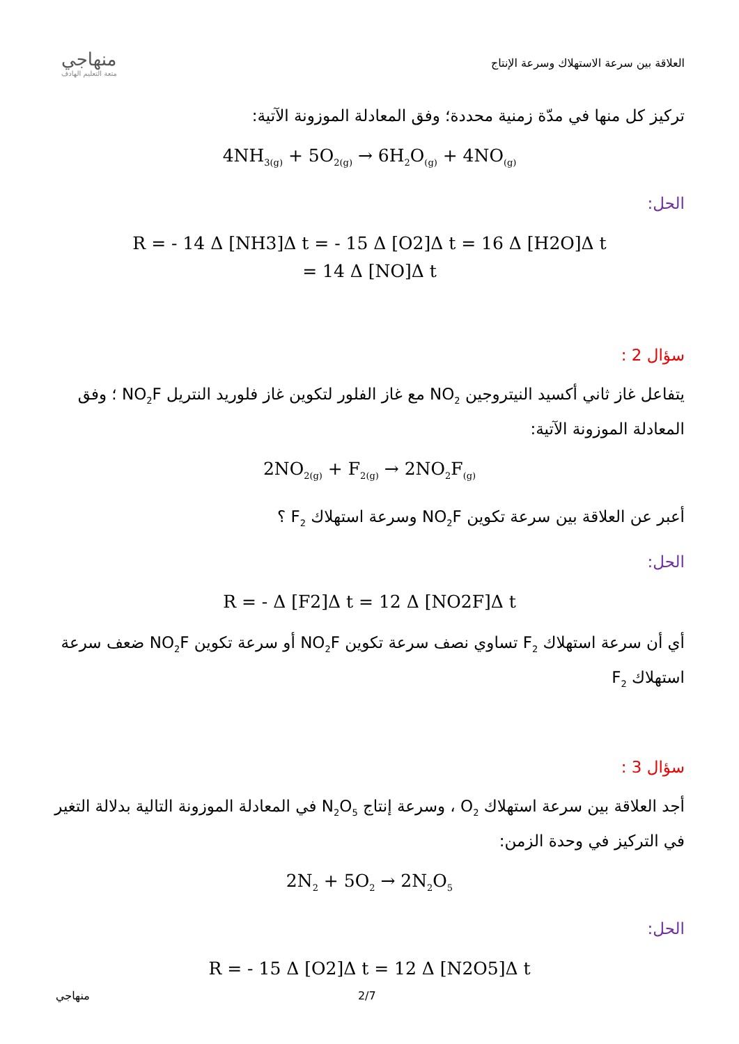منهاجي
متعة التعليم الهادف
العلاقة بين سرعة الاستهلاك وسرعة الإنتاج
تركيز كل منها في مدّة زمنية محددة؛ وفق المعادلة الموزونة الآتية:
4NH<sub>3(g)</sub> + 5O<sub>2(g)</sub> → 6H<sub>2</sub>O<sub>(g)</sub> + 4NO<sub>(g)</sub>
الحل:
R = - 14 Δ [NH3]Δ t = - 15 Δ [O2]Δ t = 16 Δ [H2O]Δ t
= 14 Δ [NO]Δ t
سؤال 2 :
يتفاعل غاز ثاني أكسيد النيتروجين NO<sub>2</sub> مع غاز الفلور لتكوين غاز فلوريد النتريل NO<sub>2</sub>F ؛ وفق المعادلة الموزونة الآتية:
2NO<sub>2(g)</sub> + F<sub>2(g)</sub> → 2NO<sub>2</sub>F<sub>(g)</sub>
أعبر عن العلاقة بين سرعة تكوين NO<sub>2</sub>F وسرعة استهلاك F<sub>2</sub> ؟
الحل:
R = - Δ [F2]Δ t = 12 Δ [NO2F]Δ t
أي أن سرعة استهلاك F<sub>2</sub> تساوي نصف سرعة تكوين NO<sub>2</sub>F أو سرعة تكوين NO<sub>2</sub>F ضعف سرعة استهلاك F<sub>2</sub>
سؤال 3 :
أجد العلاقة بين سرعة استهلاك O<sub>2</sub> ، وسرعة إنتاج N<sub>2</sub>O<sub>5</sub> في المعادلة الموزونة التالية بدلالة التغير في التركيز في وحدة الزمن:
2N<sub>2</sub> + 5O<sub>2</sub> → 2N<sub>2</sub>O<sub>5</sub>
الحل:
R = - 15 Δ [O2]Δ t = 12 Δ [N2O5]Δ t
منهاجي 2/7